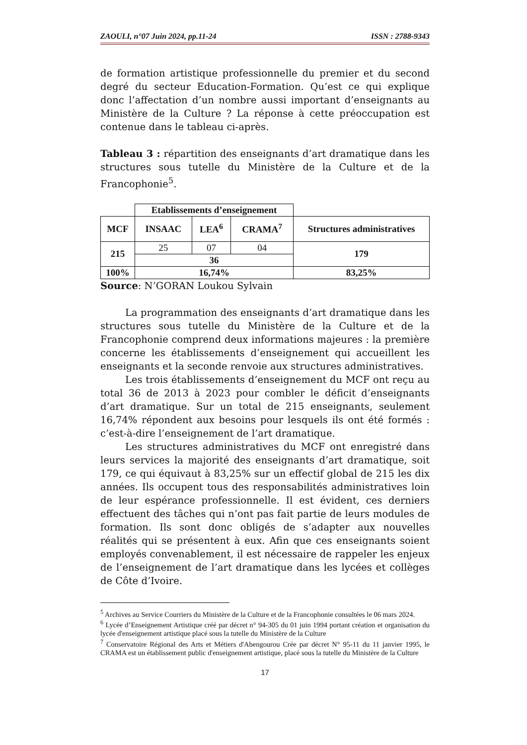ZAOULI, n°07 Juin 2024, pp.11-24 ISSN : 2788-9343
de formation artistique professionnelle du premier et du second degré du secteur Education-Formation. Qu’est ce qui explique donc l’affectation d’un nombre aussi important d’enseignants au Ministère de la Culture ? La réponse à cette préoccupation est contenue dans le tableau ci-après.
Tableau 3 : répartition des enseignants d’art dramatique dans les structures sous tutelle du Ministère de la Culture et de la Francophonie<sup>5</sup>.
| | Etablissements d’enseignement | | | |
| MCF | INSAAC | LEA<sup>6</sup> | CRAMA<sup>7</sup> | Structures administratives |
| 215 | 25 | 07 | 04 | 179 |
| | 36 | | | |
| 100% | 16,74% | | | 83,25% |
Source: N’GORAN Loukou Sylvain
La programmation des enseignants d’art dramatique dans les structures sous tutelle du Ministère de la Culture et de la Francophonie comprend deux informations majeures : la première concerne les établissements d’enseignement qui accueillent les enseignants et la seconde renvoie aux structures administratives.
Les trois établissements d’enseignement du MCF ont reçu au total 36 de 2013 à 2023 pour combler le déficit d’enseignants d’art dramatique. Sur un total de 215 enseignants, seulement 16,74% répondent aux besoins pour lesquels ils ont été formés : c’est-à-dire l’enseignement de l’art dramatique.
Les structures administratives du MCF ont enregistré dans leurs services la majorité des enseignants d’art dramatique, soit 179, ce qui équivaut à 83,25% sur un effectif global de 215 les dix années. Ils occupent tous des responsabilités administratives loin de leur espérance professionnelle. Il est évident, ces derniers effectuent des tâches qui n’ont pas fait partie de leurs modules de formation. Ils sont donc obligés de s’adapter aux nouvelles réalités qui se présentent à eux. Afin que ces enseignants soient employés convenablement, il est nécessaire de rappeler les enjeux de l’enseignement de l’art dramatique dans les lycées et collèges de Côte d’Ivoire.
<sup>5</sup> Archives au Service Courriers du Ministère de la Culture et de la Francophonie consultées le 06 mars 2024.
<sup>6</sup> Lycée d’Enseignement Artistique créé par décret n° 94-305 du 01 juin 1994 portant création et organisation du lycée d'enseignement artistique placé sous la tutelle du Ministère de la Culture
<sup>7</sup> Conservatoire Régional des Arts et Métiers d'Abengourou Crée par décret N° 95-11 du 11 janvier 1995, le CRAMA est un établissement public d'enseignement artistique, placé sous la tutelle du Ministère de la Culture
17